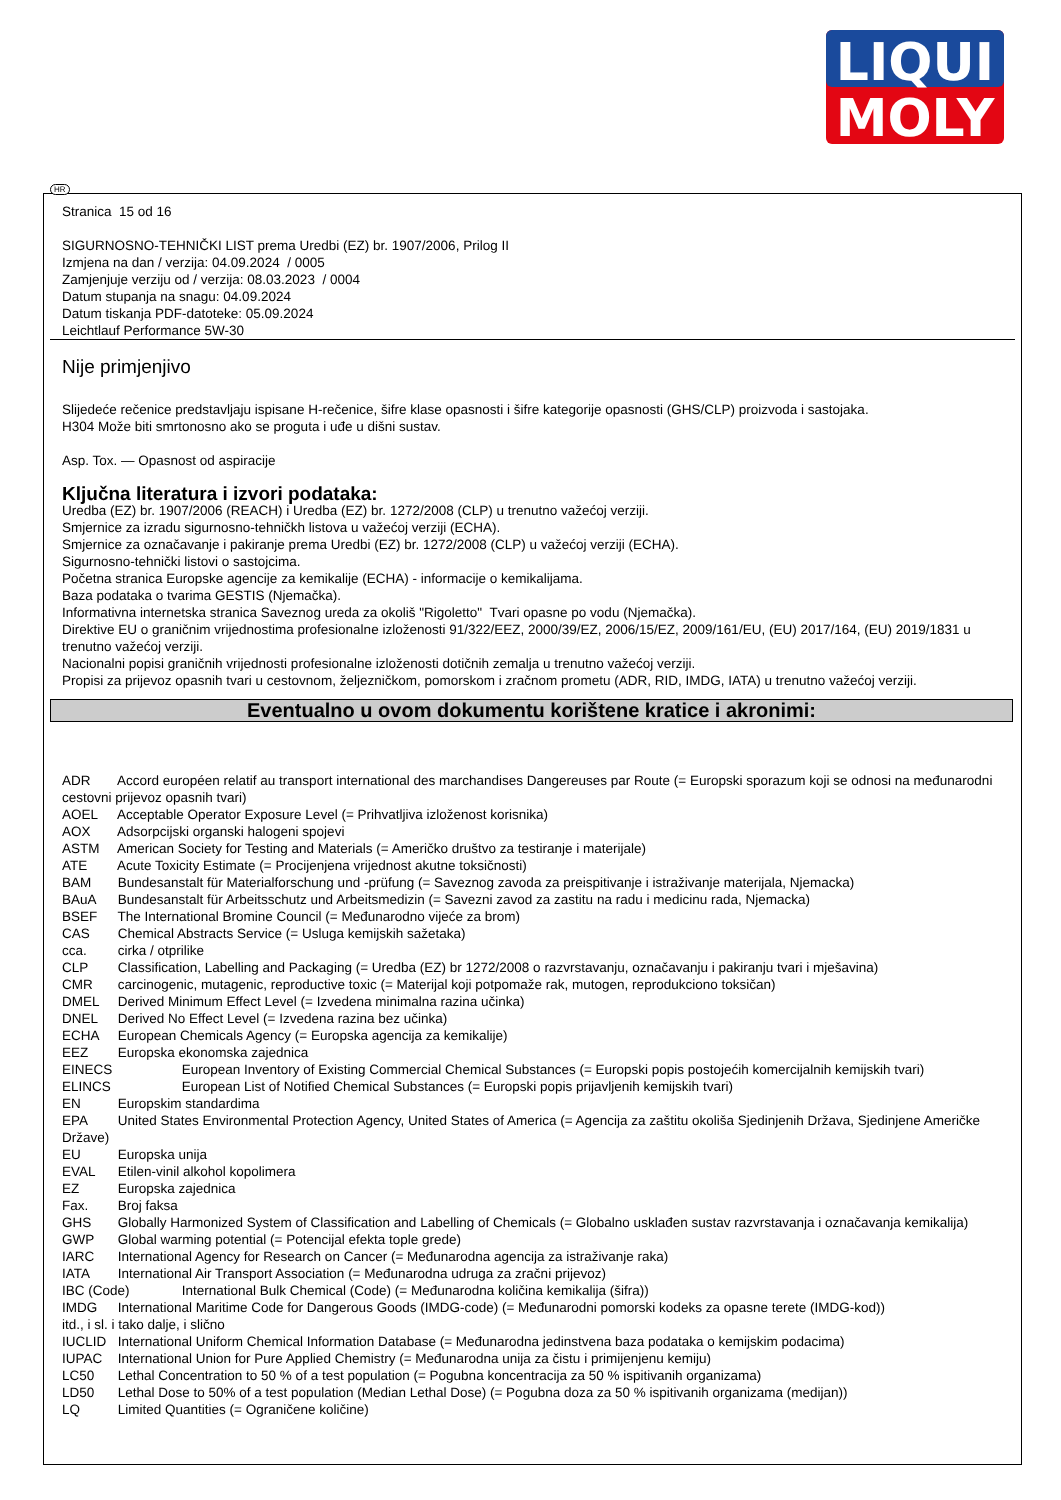LIQUI
MOLY
HR
Stranica 15 od 16
SIGURNOSNO-TEHNIČKI LIST prema Uredbi (EZ) br. 1907/2006, Prilog II
Izmjena na dan / verzija: 04.09.2024 / 0005
Zamjenjuje verziju od / verzija: 08.03.2023 / 0004
Datum stupanja na snagu: 04.09.2024
Datum tiskanja PDF-datoteke: 05.09.2024
Leichtlauf Performance 5W-30
Nije primjenjivo
Slijedeće rečenice predstavljaju ispisane H-rečenice, šifre klase opasnosti i šifre kategorije opasnosti (GHS/CLP) proizvoda i sastojaka.
H304 Može biti smrtonosno ako se proguta i uđe u dišni sustav.
Asp. Tox. — Opasnost od aspiracije
Ključna literatura i izvori podataka:
Uredba (EZ) br. 1907/2006 (REACH) i Uredba (EZ) br. 1272/2008 (CLP) u trenutno važećoj verziji.
Smjernice za izradu sigurnosno-tehničkh listova u važećoj verziji (ECHA).
Smjernice za označavanje i pakiranje prema Uredbi (EZ) br. 1272/2008 (CLP) u važećoj verziji (ECHA).
Sigurnosno-tehnički listovi o sastojcima.
Početna stranica Europske agencije za kemikalije (ECHA) - informacije o kemikalijama.
Baza podataka o tvarima GESTIS (Njemačka).
Informativna internetska stranica Saveznog ureda za okoliš "Rigoletto" Tvari opasne po vodu (Njemačka).
Direktive EU o graničnim vrijednostima profesionalne izloženosti 91/322/EEZ, 2000/39/EZ, 2006/15/EZ, 2009/161/EU, (EU) 2017/164, (EU) 2019/1831 u trenutno važećoj verziji.
Nacionalni popisi graničnih vrijednosti profesionalne izloženosti dotičnih zemalja u trenutno važećoj verziji.
Propisi za prijevoz opasnih tvari u cestovnom, željezničkom, pomorskom i zračnom prometu (ADR, RID, IMDG, IATA) u trenutno važećoj verziji.
Eventualno u ovom dokumentu korištene kratice i akronimi:
ADR Accord européen relatif au transport international des marchandises Dangereuses par Route (= Europski sporazum koji se odnosi na međunarodni cestovni prijevoz opasnih tvari)
AOEL Acceptable Operator Exposure Level (= Prihvatljiva izloženost korisnika)
AOX Adsorpcijski organski halogeni spojevi
ASTM American Society for Testing and Materials (= Američko društvo za testiranje i materijale)
ATE Acute Toxicity Estimate (= Procijenjena vrijednost akutne toksičnosti)
BAM Bundesanstalt für Materialforschung und -prüfung (= Saveznog zavoda za preispitivanje i istraživanje materijala, Njemacka)
BAuA Bundesanstalt für Arbeitsschutz und Arbeitsmedizin (= Savezni zavod za zastitu na radu i medicinu rada, Njemacka)
BSEF The International Bromine Council (= Međunarodno vijeće za brom)
CAS Chemical Abstracts Service (= Usluga kemijskih sažetaka)
cca. cirka / otprilike
CLP Classification, Labelling and Packaging (= Uredba (EZ) br 1272/2008 o razvrstavanju, označavanju i pakiranju tvari i mješavina)
CMR carcinogenic, mutagenic, reproductive toxic (= Materijal koji potpomaže rak, mutogen, reprodukciono toksičan)
DMEL Derived Minimum Effect Level (= Izvedena minimalna razina učinka)
DNEL Derived No Effect Level (= Izvedena razina bez učinka)
ECHA European Chemicals Agency (= Europska agencija za kemikalije)
EEZ Europska ekonomska zajednica
EINECS European Inventory of Existing Commercial Chemical Substances (= Europski popis postojećih komercijalnih kemijskih tvari)
ELINCS European List of Notified Chemical Substances (= Europski popis prijavljenih kemijskih tvari)
EN Europskim standardima
EPA United States Environmental Protection Agency, United States of America (= Agencija za zaštitu okoliša Sjedinjenih Država, Sjedinjene Američke Države)
EU Europska unija
EVAL Etilen-vinil alkohol kopolimera
EZ Europska zajednica
Fax. Broj faksa
GHS Globally Harmonized System of Classification and Labelling of Chemicals (= Globalno usklađen sustav razvrstavanja i označavanja kemikalija)
GWP Global warming potential (= Potencijal efekta tople grede)
IARC International Agency for Research on Cancer (= Međunarodna agencija za istraživanje raka)
IATA International Air Transport Association (= Međunarodna udruga za zračni prijevoz)
IBC (Code) International Bulk Chemical (Code) (= Međunarodna količina kemikalija (šifra))
IMDG International Maritime Code for Dangerous Goods (IMDG-code) (= Međunarodni pomorski kodeks za opasne terete (IMDG-kod))
itd., i sl. i tako dalje, i slično
IUCLID International Uniform Chemical Information Database (= Međunarodna jedinstvena baza podataka o kemijskim podacima)
IUPAC International Union for Pure Applied Chemistry (= Međunarodna unija za čistu i primijenjenu kemiju)
LC50 Lethal Concentration to 50 % of a test population (= Pogubna koncentracija za 50 % ispitivanih organizama)
LD50 Lethal Dose to 50% of a test population (Median Lethal Dose) (= Pogubna doza za 50 % ispitivanih organizama (medijan))
LQ Limited Quantities (= Ograničene količine)